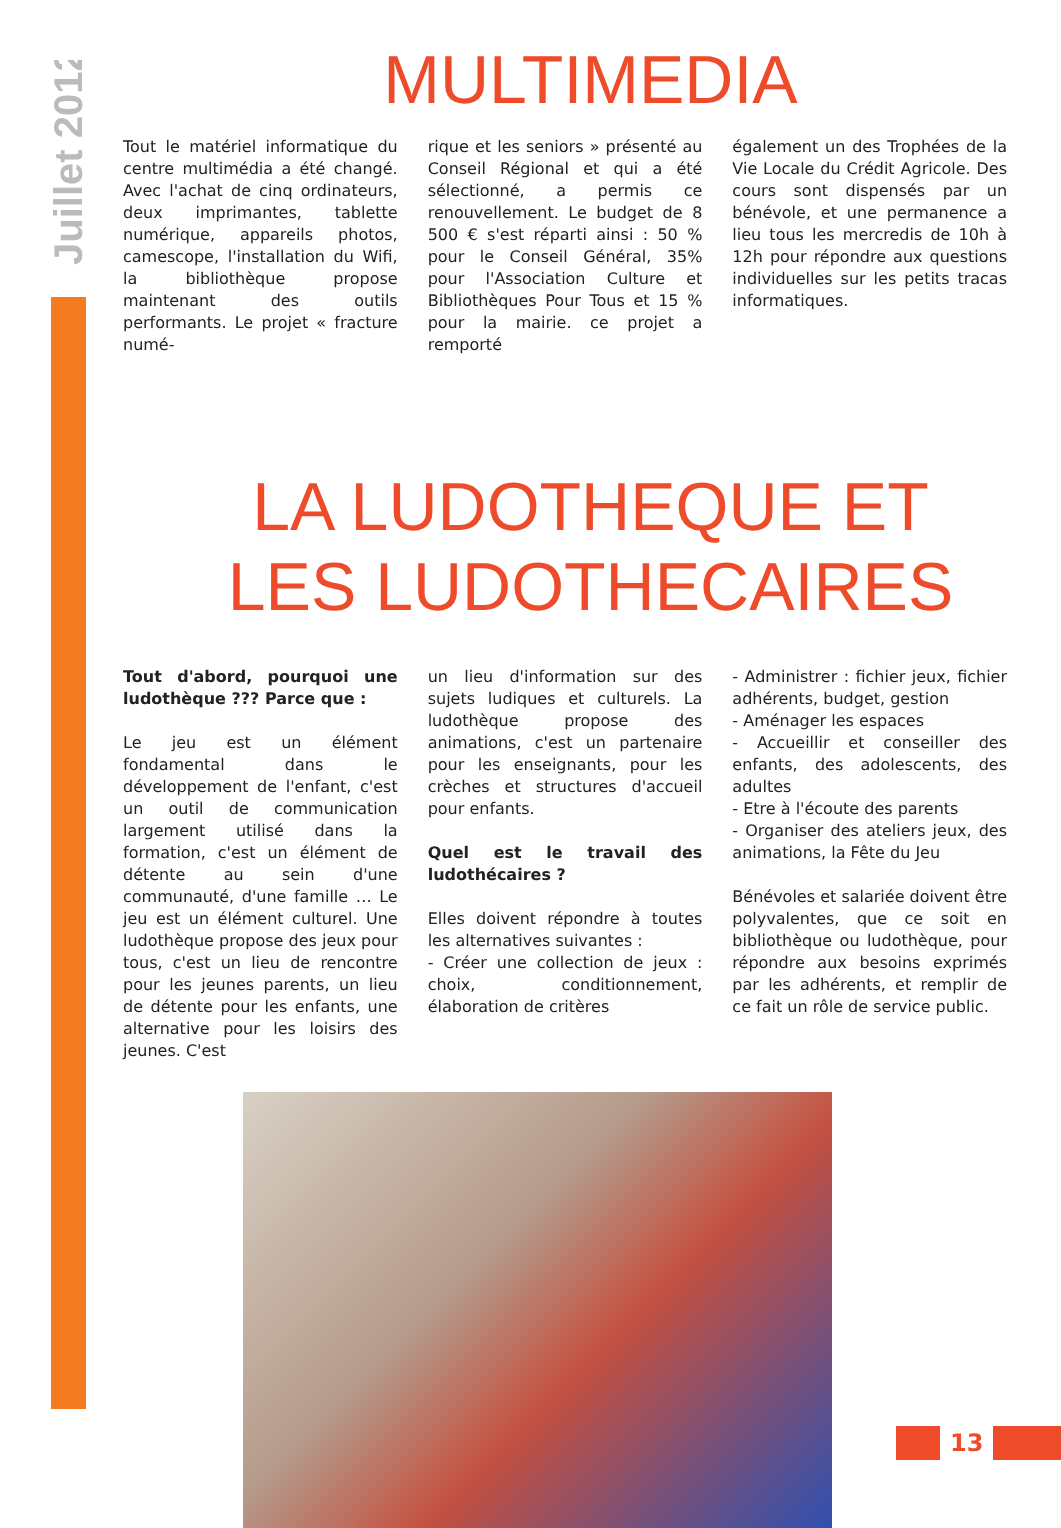Juillet 2012
MULTIMEDIA
Tout le matériel informatique du centre multimédia a été changé. Avec l'achat de cinq ordinateurs, deux imprimantes, tablette numérique, appareils photos, camescope, l'installation du Wifi, la bibliothèque propose maintenant des outils performants. Le projet « fracture numé-
rique et les seniors » présenté au Conseil Régional et qui a été sélectionné, a permis ce renouvellement. Le budget de 8 500 € s'est réparti ainsi : 50 % pour le Conseil Général, 35% pour l'Association Culture et Bibliothèques Pour Tous et 15 % pour la mairie. ce projet a remporté
également un des Trophées de la Vie Locale du Crédit Agricole. Des cours sont dispensés par un bénévole, et une permanence a lieu tous les mercredis de 10h à 12h pour répondre aux questions individuelles sur les petits tracas informatiques.
LA LUDOTHEQUE ET
LES LUDOTHECAIRES
Tout d'abord, pourquoi une ludothèque ??? Parce que :
Le jeu est un élément fondamental dans le développement de l'enfant, c'est un outil de communication largement utilisé dans la formation, c'est un élément de détente au sein d'une communauté, d'une famille … Le jeu est un élément culturel. Une ludothèque propose des jeux pour tous, c'est un lieu de rencontre pour les jeunes parents, un lieu de détente pour les enfants, une alternative pour les loisirs des jeunes. C'est
un lieu d'information sur des sujets ludiques et culturels. La ludothèque propose des animations, c'est un partenaire pour les enseignants, pour les crèches et structures d'accueil pour enfants.
Quel est le travail des ludothécaires ?
Elles doivent répondre à toutes les alternatives suivantes :
- Créer une collection de jeux : choix, conditionnement, élaboration de critères
- Administrer : fichier jeux, fichier adhérents, budget, gestion
- Aménager les espaces
- Accueillir et conseiller des enfants, des adolescents, des adultes
- Etre à l'écoute des parents
- Organiser des ateliers jeux, des animations, la Fête du Jeu
Bénévoles et salariée doivent être polyvalentes, que ce soit en bibliothèque ou ludothèque, pour répondre aux besoins exprimés par les adhérents, et remplir de ce fait un rôle de service public.
13